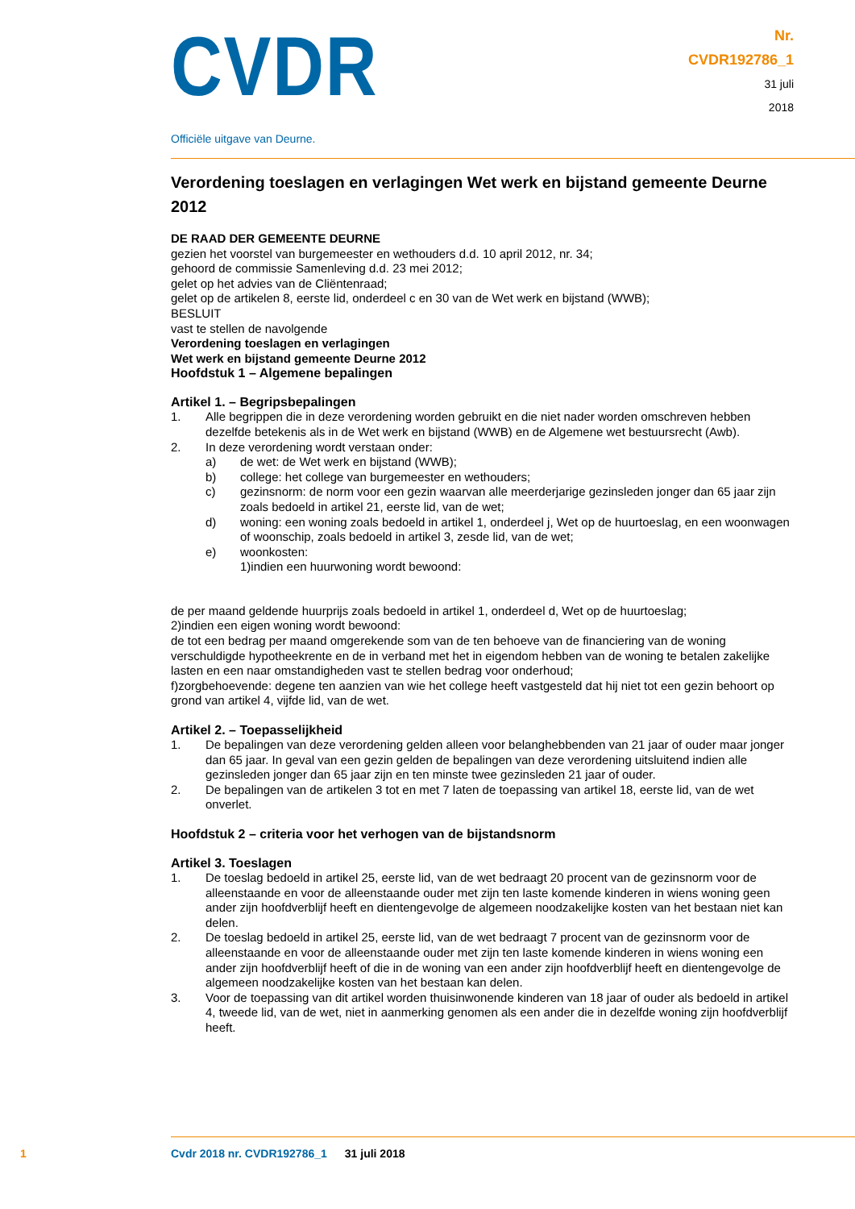CVDR
Officiële uitgave van Deurne.
Nr.
CVDR192786_1
31 juli
2018
Verordening toeslagen en verlagingen Wet werk en bijstand gemeente Deurne 2012
DE RAAD DER GEMEENTE DEURNE
gezien het voorstel van burgemeester en wethouders d.d. 10 april 2012, nr. 34;
gehoord de commissie Samenleving d.d. 23 mei 2012;
gelet op het advies van de Cliëntenraad;
gelet op de artikelen 8, eerste lid, onderdeel c en 30 van de Wet werk en bijstand (WWB);
BESLUIT
vast te stellen de navolgende
Verordening toeslagen en verlagingen
Wet werk en bijstand gemeente Deurne 2012
Hoofdstuk 1 – Algemene bepalingen
Artikel 1. – Begripsbepalingen
1. Alle begrippen die in deze verordening worden gebruikt en die niet nader worden omschreven hebben dezelfde betekenis als in de Wet werk en bijstand (WWB) en de Algemene wet bestuursrecht (Awb).
2. In deze verordening wordt verstaan onder:
a) de wet: de Wet werk en bijstand (WWB);
b) college: het college van burgemeester en wethouders;
c) gezinsnorm: de norm voor een gezin waarvan alle meerderjarige gezinsleden jonger dan 65 jaar zijn zoals bedoeld in artikel 21, eerste lid, van de wet;
d) woning: een woning zoals bedoeld in artikel 1, onderdeel j, Wet op de huurtoeslag, en een woonwagen of woonschip, zoals bedoeld in artikel 3, zesde lid, van de wet;
e) woonkosten:
1)indien een huurwoning wordt bewoond:
de per maand geldende huurprijs zoals bedoeld in artikel 1, onderdeel d, Wet op de huurtoeslag;
2)indien een eigen woning wordt bewoond:
de tot een bedrag per maand omgerekende som van de ten behoeve van de financiering van de woning verschuldigde hypotheekrente en de in verband met het in eigendom hebben van de woning te betalen zakelijke lasten en een naar omstandigheden vast te stellen bedrag voor onderhoud;
f)zorgbehoevende: degene ten aanzien van wie het college heeft vastgesteld dat hij niet tot een gezin behoort op grond van artikel 4, vijfde lid, van de wet.
Artikel 2. – Toepasselijkheid
1. De bepalingen van deze verordening gelden alleen voor belanghebbenden van 21 jaar of ouder maar jonger dan 65 jaar. In geval van een gezin gelden de bepalingen van deze verordening uitsluitend indien alle gezinsleden jonger dan 65 jaar zijn en ten minste twee gezinsleden 21 jaar of ouder.
2. De bepalingen van de artikelen 3 tot en met 7 laten de toepassing van artikel 18, eerste lid, van de wet onverlet.
Hoofdstuk 2 – criteria voor het verhogen van de bijstandsnorm
Artikel 3. Toeslagen
1. De toeslag bedoeld in artikel 25, eerste lid, van de wet bedraagt 20 procent van de gezinsnorm voor de alleenstaande en voor de alleenstaande ouder met zijn ten laste komende kinderen in wiens woning geen ander zijn hoofdverblijf heeft en dientengevolge de algemeen noodzakelijke kosten van het bestaan niet kan delen.
2. De toeslag bedoeld in artikel 25, eerste lid, van de wet bedraagt 7 procent van de gezinsnorm voor de alleenstaande en voor de alleenstaande ouder met zijn ten laste komende kinderen in wiens woning een ander zijn hoofdverblijf heeft of die in de woning van een ander zijn hoofdverblijf heeft en dientengevolge de algemeen noodzakelijke kosten van het bestaan kan delen.
3. Voor de toepassing van dit artikel worden thuisinwonende kinderen van 18 jaar of ouder als bedoeld in artikel 4, tweede lid, van de wet, niet in aanmerking genomen als een ander die in dezelfde woning zijn hoofdverblijf heeft.
1 Cvdr 2018 nr. CVDR192786_1 31 juli 2018